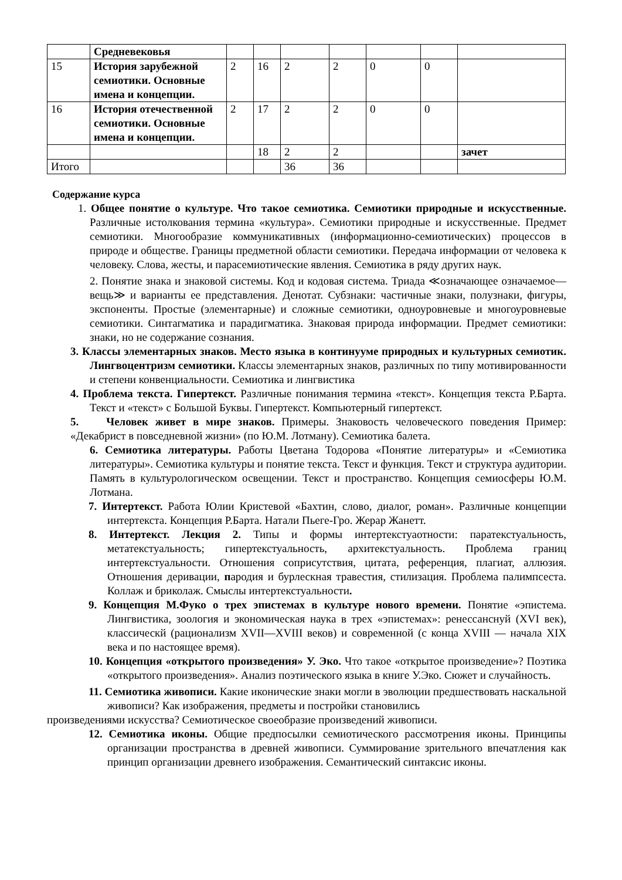| | Средневековья | | | | | | | |
| 15 | История зарубежной семиотики. Основные имена и концепции. | 2 | 16 | 2 | 2 | 0 | 0 | |
| 16 | История отечественной семиотики. Основные имена и концепции. | 2 | 17 | 2 | 2 | 0 | 0 | |
| | | | 18 | 2 | 2 | | | зачет |
| Итого | | | | 36 | 36 | | | |
Содержание курса
1. Общее понятие о культуре. Что такое семиотика. Семиотики природные и искусственные. Различные истолкования термина «культура». Семиотики природные и искусственные. Предмет семиотики. Многообразие коммуникативных (информационно-семиотических) процессов в природе и обществе. Границы предметной области семиотики. Передача информации от человека к человеку. Слова, жесты, и парасемиотические явления. Семиотика в ряду других наук.
2. Понятие знака и знаковой системы. Код и кодовая система. Триада ≪означающее означаемое—вещь≫ и варианты ее представления. Денотат. Субзнаки: частичные знаки, полузнаки, фигуры, экспоненты. Простые (элементарные) и сложные семиотики, одноуровневые и многоуровневые семиотики. Синтагматика и парадигматика. Знаковая природа информации. Предмет семиотики: знаки, но не содержание сознания.
3. Классы элементарных знаков. Место языка в континууме природных и культурных семиотик. Лингвоцентризм семиотики. Классы элементарных знаков, различных по типу мотивированности и степени конвенциальности. Семиотика и лингвистика
4. Проблема текста. Гипертекст. Различные понимания термина «текст». Концепция текста Р.Барта. Текст и «текст» с Большой Буквы. Гипертекст. Компьютерный гипертекст.
5. Человек живет в мире знаков. Примеры. Знаковость человеческого поведения Пример: «Декабрист в повседневной жизни» (по Ю.М. Лотману). Семиотика балета.
6. Семиотика литературы. Работы Цветана Тодорова «Понятие литературы» и «Семиотика литературы». Семиотика культуры и понятие текста. Текст и функция. Текст и структура аудитории. Память в культурологическом освещении. Текст и пространство. Концепция семиосферы Ю.М. Лотмана.
7. Интертекст. Работа Юлии Кристевой «Бахтин, слово, диалог, роман». Различные концепции интертекста. Концепция Р.Барта. Натали Пьеге-Гро. Жерар Жанетт.
8. Интертекст. Лекция 2. Типы и формы интертекстуаотности: паратекстуальность, метатекстуальность; гипертекстуальность, архитекстуальность. Проблема границ интертекстуальности. Отношения соприсутствия, цитата, референция, плагиат, аллюзия. Отношения деривации, пародия и бурлескная травестия, стилизация. Проблема палимпсеста. Коллаж и бриколаж. Смыслы интертекстуальности.
9. Концепция М.Фуко о трех эпистемах в культуре нового времени. Понятие «эпистема. Лингвистика, зоология и экономическая наука в трех «эпистемах»: ренессанснуй (XVI век), классическй (рационализм XVII—XVIII веков) и современной (с конца XVIII — начала XIX века и по настоящее время).
10. Концепция «открытого произведения» У. Эко. Что такое «открытое произведение»? Поэтика «открытого произведения». Анализ поэтического языка в книге У.Эко. Сюжет и случайность.
11. Семиотика живописи. Какие иконические знаки могли в эволюции предшествовать наскальной живописи? Как изображения, предметы и постройки становились
произведениями искусства? Семиотическое своеобразие произведений живописи.
12. Семиотика иконы. Общие предпосылки семиотического рассмотрения иконы. Принципы организации пространства в древней живописи. Суммирование зрительного впечатления как принцип организации древнего изображения. Семантический синтаксис иконы.